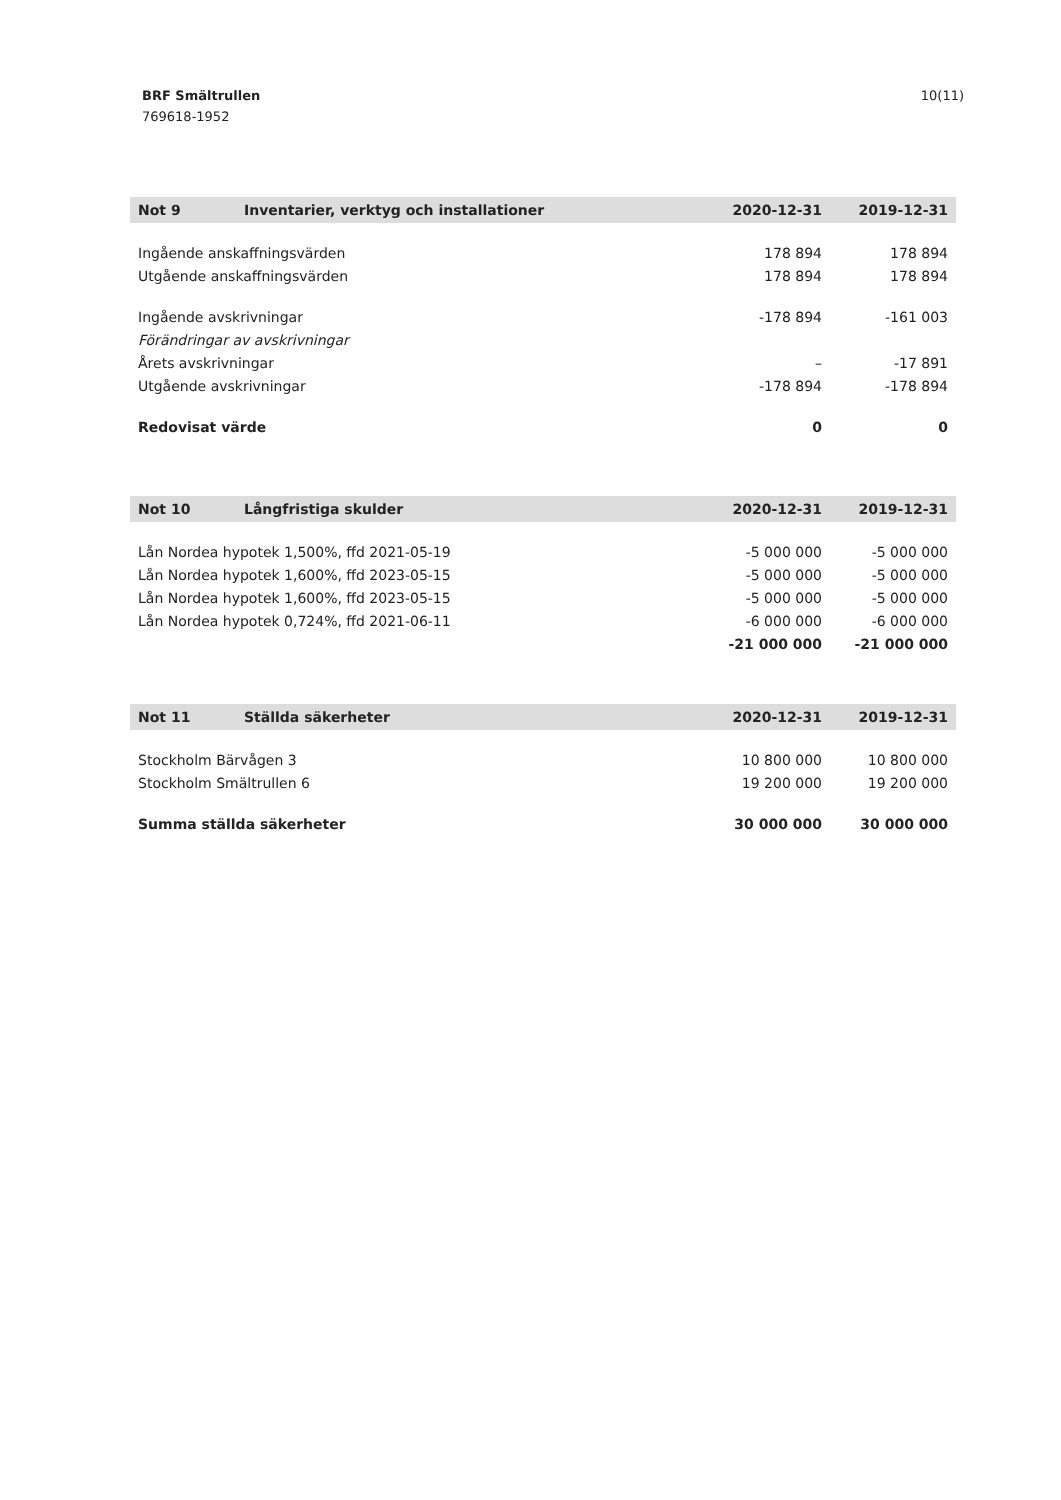10(11)
BRF Smältrullen
769618-1952
| Not 9 | Inventarier, verktyg och installationer | 2020-12-31 | 2019-12-31 |
| --- | --- | --- | --- |
| Ingående anskaffningsvärden | | 178 894 | 178 894 |
| Utgående anskaffningsvärden | | 178 894 | 178 894 |
| Ingående avskrivningar | | -178 894 | -161 003 |
| Förändringar av avskrivningar | | | |
| Årets avskrivningar | | – | -17 891 |
| Utgående avskrivningar | | -178 894 | -178 894 |
| Redovisat värde | | 0 | 0 |
| Not 10 | Långfristiga skulder | 2020-12-31 | 2019-12-31 |
| --- | --- | --- | --- |
| Lån Nordea hypotek 1,500%, ffd 2021-05-19 | | -5 000 000 | -5 000 000 |
| Lån Nordea hypotek 1,600%, ffd 2023-05-15 | | -5 000 000 | -5 000 000 |
| Lån Nordea hypotek 1,600%, ffd 2023-05-15 | | -5 000 000 | -5 000 000 |
| Lån Nordea hypotek 0,724%, ffd 2021-06-11 | | -6 000 000 | -6 000 000 |
| | | -21 000 000 | -21 000 000 |
| Not 11 | Ställda säkerheter | 2020-12-31 | 2019-12-31 |
| --- | --- | --- | --- |
| Stockholm Bärvågen 3 | | 10 800 000 | 10 800 000 |
| Stockholm Smältrullen 6 | | 19 200 000 | 19 200 000 |
| Summa ställda säkerheter | | 30 000 000 | 30 000 000 |